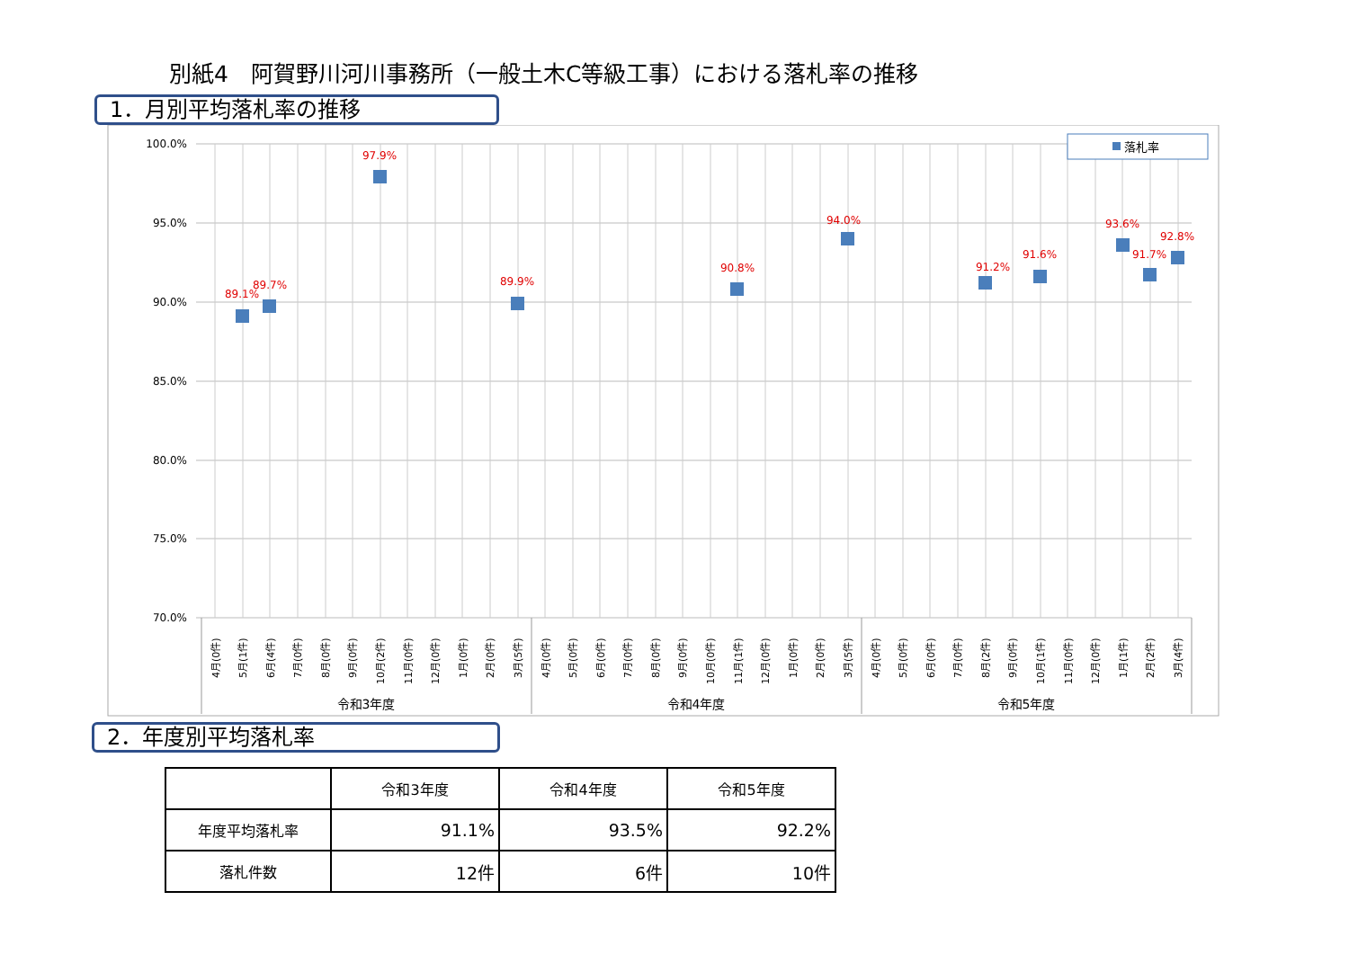別紙4　阿賀野川河川事務所（一般土木C等級工事）における落札率の推移
1．月別平均落札率の推移
100.0%
95.0%
90.0%
85.0%
80.0%
75.0%
70.0%
89.1%
89.7%
97.9%
89.9%
90.8%
94.0%
91.2%
91.6%
93.6%
91.7%
92.8%
落札率
4月(0件)
5月(1件)
6月(4件)
7月(0件)
8月(0件)
9月(0件)
10月(2件)
11月(0件)
12月(0件)
1月(0件)
2月(0件)
3月(5件)
4月(0件)
5月(0件)
6月(0件)
7月(0件)
8月(0件)
9月(0件)
10月(0件)
11月(1件)
12月(0件)
1月(0件)
2月(0件)
3月(5件)
4月(0件)
5月(0件)
6月(0件)
7月(0件)
8月(2件)
9月(0件)
10月(1件)
11月(0件)
12月(0件)
1月(1件)
2月(2件)
3月(4件)
令和3年度
令和4年度
令和5年度
2．年度別平均落札率
| | 令和3年度 | 令和4年度 | 令和5年度 |
| --- | --- | --- | --- |
| 年度平均落札率 | 91.1% | 93.5% | 92.2% |
| 落札件数 | 12件 | 6件 | 10件 |